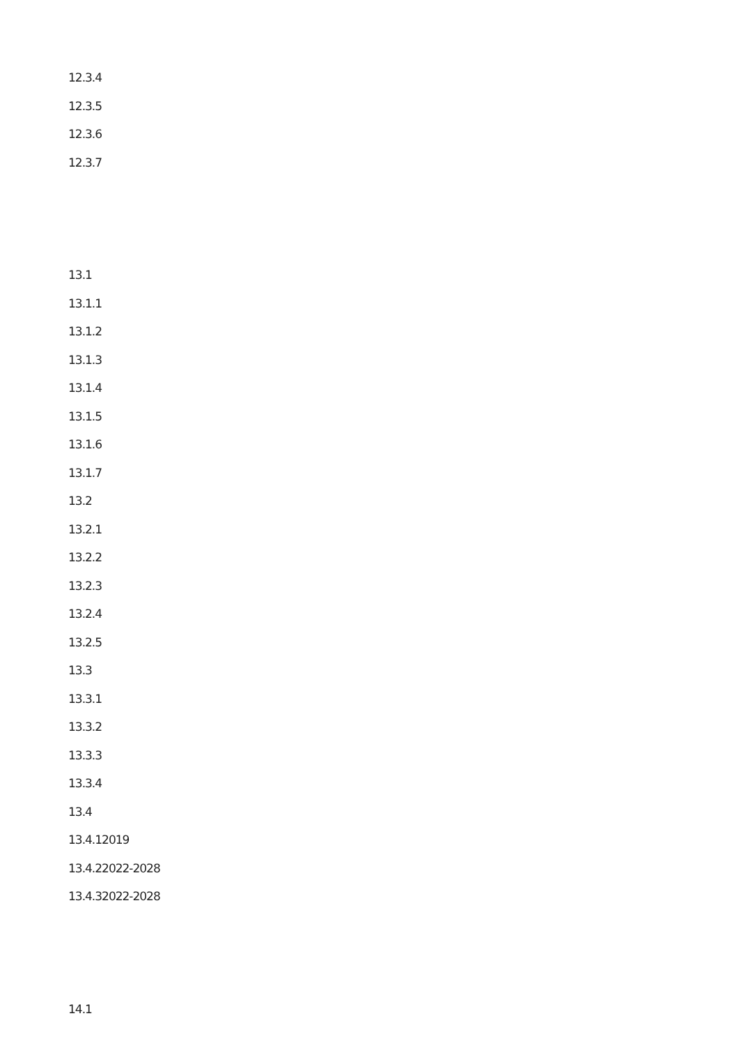12.3.4
12.3.5
12.3.6
12.3.7
13.1
13.1.1
13.1.2
13.1.3
13.1.4
13.1.5
13.1.6
13.1.7
13.2
13.2.1
13.2.2
13.2.3
13.2.4
13.2.5
13.3
13.3.1
13.3.2
13.3.3
13.3.4
13.4
13.4.12019
13.4.22022-2028
13.4.32022-2028
14.1